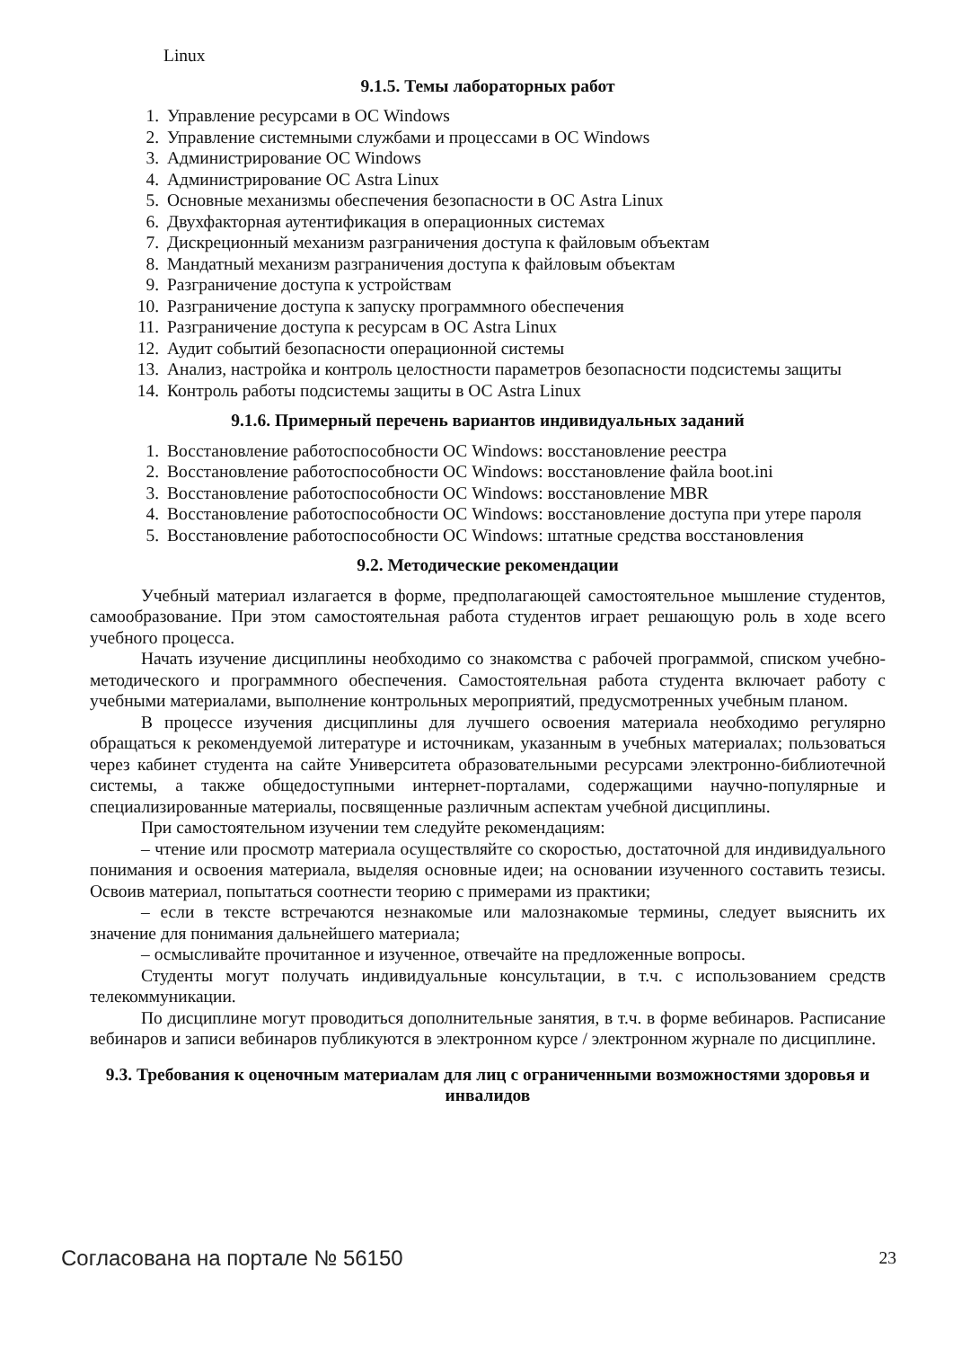Linux
9.1.5. Темы лабораторных работ
1. Управление ресурсами в ОС Windows
2. Управление системными службами и процессами в ОС Windows
3. Администрирование ОС Windows
4. Администрирование ОС Astra Linux
5. Основные механизмы обеспечения безопасности в ОС Astra Linux
6. Двухфакторная аутентификация в операционных системах
7. Дискреционный механизм разграничения доступа к файловым объектам
8. Мандатный механизм разграничения доступа к файловым объектам
9. Разграничение доступа к устройствам
10. Разграничение доступа к запуску программного обеспечения
11. Разграничение доступа к ресурсам в ОС Astra Linux
12. Аудит событий безопасности операционной системы
13. Анализ, настройка и контроль целостности параметров безопасности подсистемы защиты
14. Контроль работы подсистемы защиты в ОС Astra Linux
9.1.6. Примерный перечень вариантов индивидуальных заданий
1. Восстановление работоспособности ОС Windows: восстановление реестра
2. Восстановление работоспособности ОС Windows: восстановление файла boot.ini
3. Восстановление работоспособности ОС Windows: восстановление MBR
4. Восстановление работоспособности ОС Windows: восстановление доступа при утере пароля
5. Восстановление работоспособности ОС Windows: штатные средства восстановления
9.2. Методические рекомендации
Учебный материал излагается в форме, предполагающей самостоятельное мышление студентов, самообразование. При этом самостоятельная работа студентов играет решающую роль в ходе всего учебного процесса.
Начать изучение дисциплины необходимо со знакомства с рабочей программой, списком учебно-методического и программного обеспечения. Самостоятельная работа студента включает работу с учебными материалами, выполнение контрольных мероприятий, предусмотренных учебным планом.
В процессе изучения дисциплины для лучшего освоения материала необходимо регулярно обращаться к рекомендуемой литературе и источникам, указанным в учебных материалах; пользоваться через кабинет студента на сайте Университета образовательными ресурсами электронно-библиотечной системы, а также общедоступными интернет-порталами, содержащими научно-популярные и специализированные материалы, посвященные различным аспектам учебной дисциплины.
При самостоятельном изучении тем следуйте рекомендациям:
– чтение или просмотр материала осуществляйте со скоростью, достаточной для индивидуального понимания и освоения материала, выделяя основные идеи; на основании изученного составить тезисы. Освоив материал, попытаться соотнести теорию с примерами из практики;
– если в тексте встречаются незнакомые или малознакомые термины, следует выяснить их значение для понимания дальнейшего материала;
– осмысливайте прочитанное и изученное, отвечайте на предложенные вопросы.
Студенты могут получать индивидуальные консультации, в т.ч. с использованием средств телекоммуникации.
По дисциплине могут проводиться дополнительные занятия, в т.ч. в форме вебинаров. Расписание вебинаров и записи вебинаров публикуются в электронном курсе / электронном журнале по дисциплине.
9.3. Требования к оценочным материалам для лиц с ограниченными возможностями здоровья и инвалидов
Согласована на портале № 56150 23